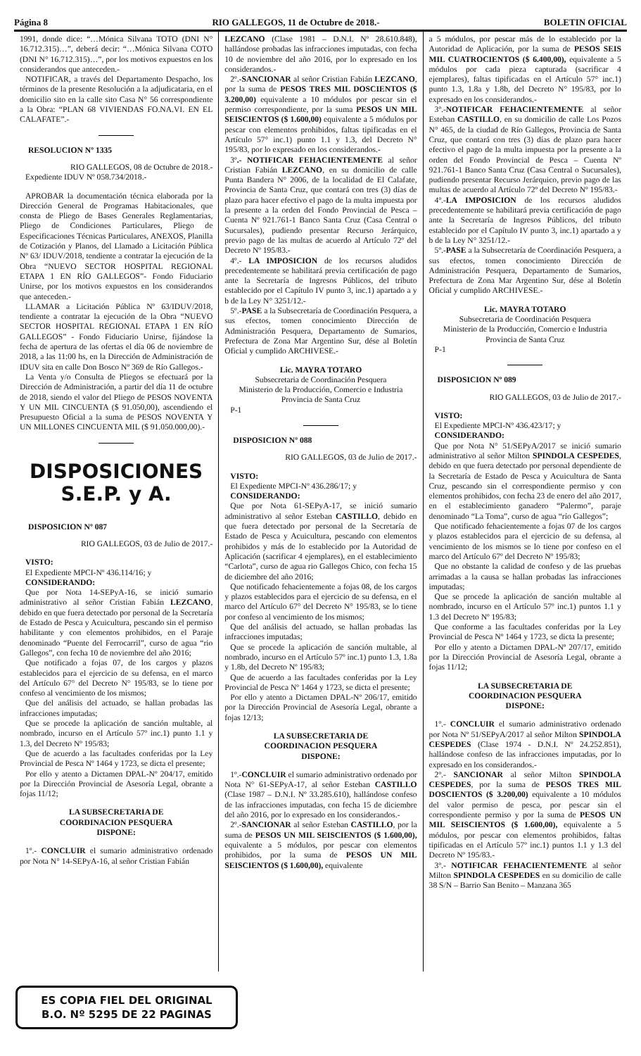Página 8 RIO GALLEGOS, 11 de Octubre de 2018.- BOLETIN OFICIAL
1991, donde dice: “…Mónica Silvana TOTO (DNI N° 16.712.315)…”, deberá decir: “…Mónica Silvana COTO (DNI N° 16.712.315)…”, por los motivos expuestos en los considerandos que anteceden.-
NOTIFICAR, a través del Departamento Despacho, los términos de la presente Resolución a la adjudicataria, en el domicilio sito en la calle sito Casa N° 56 correspondiente a la Obra: “PLAN 68 VIVIENDAS FO.NA.VI. EN EL CALAFATE”.-
RESOLUCION Nº 1335
RIO GALLEGOS, 08 de Octubre de 2018.-
Expediente IDUV Nº 058.734/2018.-
APROBAR la documentación técnica elaborada por la Dirección General de Programas Habitacionales, que consta de Pliego de Bases Generales Reglamentarias, Pliego de Condiciones Particulares, Pliego de Especificaciones Técnicas Particulares, ANEXOS, Planilla de Cotización y Planos, del Llamado a Licitación Pública Nº 63/ IDUV/2018, tendiente a contratar la ejecución de la Obra “NUEVO SECTOR HOSPITAL REGIONAL ETAPA 1 EN RÍO GALLEGOS”- Fondo Fiduciario Unirse, por los motivos expuestos en los considerandos que anteceden.-
LLAMAR a Licitación Pública Nº 63/IDUV/2018, tendiente a contratar la ejecución de la Obra “NUEVO SECTOR HOSPITAL REGIONAL ETAPA 1 EN RÍO GALLEGOS” - Fondo Fiduciario Unirse, fijándose la fecha de apertura de las ofertas el día 06 de noviembre de 2018, a las 11:00 hs, en la Dirección de Administración de IDUV sita en calle Don Bosco Nº 369 de Río Gallegos.-
La Venta y/o Consulta de Pliegos se efectuará por la Dirección de Administración, a partir del día 11 de octubre de 2018, siendo el valor del Pliego de PESOS NOVENTA Y UN MIL CINCUENTA ($ 91.050,00), ascendiendo el Presupuesto Oficial a la suma de PESOS NOVENTA Y UN MILLONES CINCUENTA MIL ($ 91.050.000,00).-
DISPOSICIONES
S.E.P. y A.
DISPOSICION Nº 087
RIO GALLEGOS, 03 de Julio de 2017.-
VISTO:
El Expediente MPCI-Nº 436.114/16; y
CONSIDERANDO:
Que por Nota 14-SEPyA-16, se inició sumario administrativo al señor Cristian Fabián LEZCANO, debido en que fuera detectado por personal de la Secretaría de Estado de Pesca y Acuicultura, pescando sin el permiso habilitante y con elementos prohibidos, en el Paraje denominado “Puente del Ferrocarril”, curso de agua “rio Gallegos”, con fecha 10 de noviembre del año 2016;
Que notificado a fojas 07, de los cargos y plazos establecidos para el ejercicio de su defensa, en el marco del Artículo 67° del Decreto N° 195/83, se lo tiene por confeso al vencimiento de los mismos;
Que del análisis del actuado, se hallan probadas las infracciones imputadas;
Que se procede la aplicación de sanción multable, al nombrado, incurso en el Artículo 57º inc.1) punto 1.1 y 1.3, del Decreto Nº 195/83;
Que de acuerdo a las facultades conferidas por la Ley Provincial de Pesca Nº 1464 y 1723, se dicta el presente;
Por ello y atento a Dictamen DPAL-Nº 204/17, emitido por la Dirección Provincial de Asesoría Legal, obrante a fojas 11/12;
LA SUBSECRETARIA DE
COORDINACION PESQUERA
DISPONE:
1º.- CONCLUIR el sumario administrativo ordenado por Nota N° 14-SEPyA-16, al señor Cristian Fabián
LEZCANO (Clase 1981 – D.N.I. Nº 28.610.848), hallándose probadas las infracciones imputadas, con fecha 10 de noviembre del año 2016, por lo expresado en los considerandos.-
2º.-SANCIONAR al señor Cristian Fabián LEZCANO, por la suma de PESOS TRES MIL DOSCIENTOS ($ 3.200,00) equivalente a 10 módulos por pescar sin el permiso correspondiente, por la suma PESOS UN MIL SEISCIENTOS ($ 1.600,00) equivalente a 5 módulos por pescar con elementos prohibidos, faltas tipificadas en el Artículo 57° inc.1) punto 1.1 y 1.3, del Decreto N° 195/83, por lo expresado en los considerandos.-
3º.- NOTIFICAR FEHACIENTEMENTE al señor Cristian Fabián LEZCANO, en su domicilio de calle Punta Bandera N° 2006, de la localidad de El Calafate, Provincia de Santa Cruz, que contará con tres (3) días de plazo para hacer efectivo el pago de la multa impuesta por la presente a la orden del Fondo Provincial de Pesca – Cuenta Nº 921.761-1 Banco Santa Cruz (Casa Central o Sucursales), pudiendo presentar Recurso Jerárquico, previo pago de las multas de acuerdo al Artículo 72º del Decreto Nº 195/83.-
4º.- LA IMPOSICION de los recursos aludidos precedentemente se habilitará previa certificación de pago ante la Secretaría de Ingresos Públicos, del tributo establecido por el Capítulo IV punto 3, inc.1) apartado a y b de la Ley N° 3251/12.-
5º.-PASE a la Subsecretaría de Coordinación Pesquera, a sus efectos, tomen conocimiento Dirección de Administración Pesquera, Departamento de Sumarios, Prefectura de Zona Mar Argentino Sur, dése al Boletín Oficial y cumplido ARCHIVESE.-
Lic. MAYRA TOTARO
Subsecretaria de Coordinación Pesquera
Ministerio de la Producción, Comercio e Industria
Provincia de Santa Cruz
P-1
DISPOSICION Nº 088
RIO GALLEGOS, 03 de Julio de 2017.-
VISTO:
El Expediente MPCI-Nº 436.286/17; y
CONSIDERANDO:
Que por Nota 61-SEPyA-17, se inició sumario administrativo al señor Esteban CASTILLO, debido en que fuera detectado por personal de la Secretaría de Estado de Pesca y Acuicultura, pescando con elementos prohibidos y más de lo establecido por la Autoridad de Aplicación (sacrificar 4 ejemplares), en el establecimiento “Carlota”, curso de agua rio Gallegos Chico, con fecha 15 de diciembre del año 2016;
Que notificado fehacientemente a fojas 08, de los cargos y plazos establecidos para el ejercicio de su defensa, en el marco del Artículo 67° del Decreto N° 195/83, se lo tiene por confeso al vencimiento de los mismos;
Que del análisis del actuado, se hallan probadas las infracciones imputadas;
Que se procede la aplicación de sanción multable, al nombrado, incurso en el Artículo 57º inc.1) punto 1.3, 1.8a y 1.8b, del Decreto Nº 195/83;
Que de acuerdo a las facultades conferidas por la Ley Provincial de Pesca Nº 1464 y 1723, se dicta el presente;
Por ello y atento a Dictamen DPAL-Nº 206/17, emitido por la Dirección Provincial de Asesoría Legal, obrante a fojas 12/13;
LA SUBSECRETARIA DE
COORDINACION PESQUERA
DISPONE:
1º.-CONCLUIR el sumario administrativo ordenado por Nota N° 61-SEPyA-17, al señor Esteban CASTILLO (Clase 1987 – D.N.I. Nº 33.285.610), hallándose confeso de las infracciones imputadas, con fecha 15 de diciembre del año 2016, por lo expresado en los considerandos.-
2º.-SANCIONAR al señor Esteban CASTILLO, por la suma de PESOS UN MIL SEISCIENTOS ($ 1.600,00), equivalente a 5 módulos, por pescar con elementos prohibidos, por la suma de PESOS UN MIL SEISCIENTOS ($ 1.600,00), equivalente
a 5 módulos, por pescar más de lo establecido por la Autoridad de Aplicación, por la suma de PESOS SEIS MIL CUATROCIENTOS ($ 6.400,00), equivalente a 5 módulos por cada pieza capturada (sacrificar 4 ejemplares), faltas tipificadas en el Artículo 57° inc.1) punto 1.3, 1.8a y 1.8b, del Decreto N° 195/83, por lo expresado en los considerandos.-
3º.-NOTIFICAR FEHACIENTEMENTE al señor Esteban CASTILLO, en su domicilio de calle Los Pozos N° 465, de la ciudad de Río Gallegos, Provincia de Santa Cruz, que contará con tres (3) días de plazo para hacer efectivo el pago de la multa impuesta por la presente a la orden del Fondo Provincial de Pesca – Cuenta Nº 921.761-1 Banco Santa Cruz (Casa Central o Sucursales), pudiendo presentar Recurso Jerárquico, previo pago de las multas de acuerdo al Artículo 72º del Decreto Nº 195/83.-
4º.-LA IMPOSICION de los recursos aludidos precedentemente se habilitará previa certificación de pago ante la Secretaría de Ingresos Públicos, del tributo establecido por el Capítulo IV punto 3, inc.1) apartado a y b de la Ley N° 3251/12.-
5º.-PASE a la Subsecretaría de Coordinación Pesquera, a sus efectos, tomen conocimiento Dirección de Administración Pesquera, Departamento de Sumarios, Prefectura de Zona Mar Argentino Sur, dése al Boletín Oficial y cumplido ARCHIVESE.-
Lic. MAYRA TOTARO
Subsecretaria de Coordinación Pesquera
Ministerio de la Producción, Comercio e Industria
Provincia de Santa Cruz
P-1
DISPOSICION Nº 089
RIO GALLEGOS, 03 de Julio de 2017.-
VISTO:
El Expediente MPCI-Nº 436.423/17; y
CONSIDERANDO:
Que por Nota N° 51/SEPyA/2017 se inició sumario administrativo al señor Milton SPINDOLA CESPEDES, debido en que fuera detectado por personal dependiente de la Secretaría de Estado de Pesca y Acuicultura de Santa Cruz, pescando sin el correspondiente permiso y con elementos prohibidos, con fecha 23 de enero del año 2017, en el establecimiento ganadero “Palermo”, paraje denominado “La Toma”, curso de agua “río Gallegos”;
Que notificado fehacientemente a fojas 07 de los cargos y plazos establecidos para el ejercicio de su defensa, al vencimiento de los mismos se lo tiene por confeso en el marco del Artículo 67º del Decreto Nº 195/83;
Que no obstante la calidad de confeso y de las pruebas arrimadas a la causa se hallan probadas las infracciones imputadas;
Que se procede la aplicación de sanción multable al nombrado, incurso en el Artículo 57º inc.1) puntos 1.1 y 1.3 del Decreto Nº 195/83;
Que conforme a las facultades conferidas por la Ley Provincial de Pesca Nº 1464 y 1723, se dicta la presente;
Por ello y atento a Dictamen DPAL-Nº 207/17, emitido por la Dirección Provincial de Asesoría Legal, obrante a fojas 11/12;
LA SUBSECRETARIA DE
COORDINACION PESQUERA
DISPONE:
1º.- CONCLUIR el sumario administrativo ordenado por Nota Nº 51/SEPyA/2017 al señor Milton SPINDOLA CESPEDES (Clase 1974 - D.N.I. Nº 24.252.851), hallándose confeso de las infracciones imputadas, por lo expresado en los considerandos.-
2º.- SANCIONAR al señor Milton SPINDOLA CESPEDES, por la suma de PESOS TRES MIL DOSCIENTOS ($ 3.200,00) equivalente a 10 módulos del valor permiso de pesca, por pescar sin el correspondiente permiso y por la suma de PESOS UN MIL SEISCIENTOS ($ 1.600,00), equivalente a 5 módulos, por pescar con elementos prohibidos, faltas tipificadas en el Artículo 57º inc.1) puntos 1.1 y 1.3 del Decreto Nº 195/83.-
3º.- NOTIFICAR FEHACIENTEMENTE al señor Milton SPINDOLA CESPEDES en su domicilio de calle 38 S/N – Barrio San Benito – Manzana 365
ES COPIA FIEL DEL ORIGINAL
B.O. Nº 5295 DE 22 PAGINAS